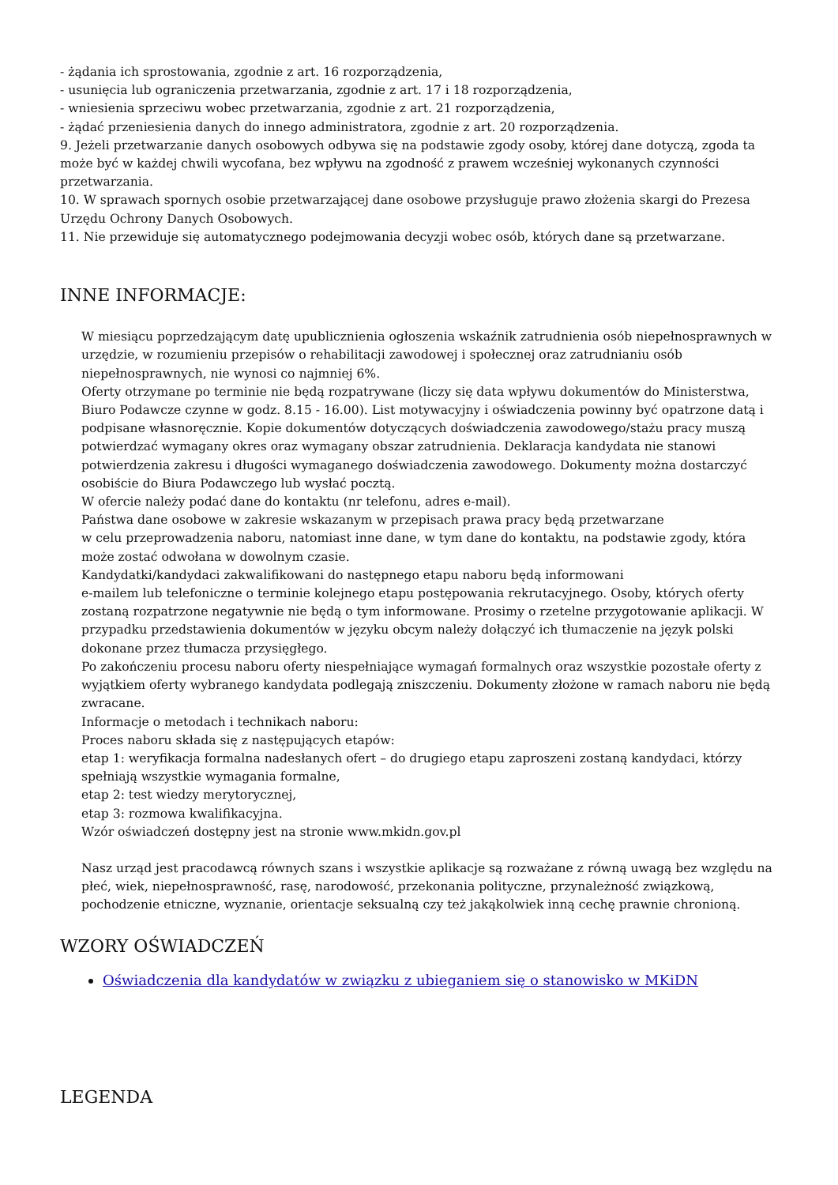- żądania ich sprostowania, zgodnie z art. 16 rozporządzenia,
- usunięcia lub ograniczenia przetwarzania, zgodnie z art. 17 i 18 rozporządzenia,
- wniesienia sprzeciwu wobec przetwarzania, zgodnie z art. 21 rozporządzenia,
- żądać przeniesienia danych do innego administratora, zgodnie z art. 20 rozporządzenia.
9. Jeżeli przetwarzanie danych osobowych odbywa się na podstawie zgody osoby, której dane dotyczą, zgoda ta może być w każdej chwili wycofana, bez wpływu na zgodność z prawem wcześniej wykonanych czynności przetwarzania.
10. W sprawach spornych osobie przetwarzającej dane osobowe przysługuje prawo złożenia skargi do Prezesa Urzędu Ochrony Danych Osobowych.
11. Nie przewiduje się automatycznego podejmowania decyzji wobec osób, których dane są przetwarzane.
INNE INFORMACJE:
W miesiącu poprzedzającym datę upublicznienia ogłoszenia wskaźnik zatrudnienia osób niepełnosprawnych w urzędzie, w rozumieniu przepisów o rehabilitacji zawodowej i społecznej oraz zatrudnianiu osób niepełnosprawnych, nie wynosi co najmniej 6%.
Oferty otrzymane po terminie nie będą rozpatrywane (liczy się data wpływu dokumentów do Ministerstwa, Biuro Podawcze czynne w godz. 8.15 - 16.00). List motywacyjny i oświadczenia powinny być opatrzone datą i podpisane własnoręcznie. Kopie dokumentów dotyczących doświadczenia zawodowego/stażu pracy muszą potwierdzać wymagany okres oraz wymagany obszar zatrudnienia. Deklaracja kandydata nie stanowi potwierdzenia zakresu i długości wymaganego doświadczenia zawodowego. Dokumenty można dostarczyć osobiście do Biura Podawczego lub wysłać pocztą.
W ofercie należy podać dane do kontaktu (nr telefonu, adres e-mail).
Państwa dane osobowe w zakresie wskazanym w przepisach prawa pracy będą przetwarzane
w celu przeprowadzenia naboru, natomiast inne dane, w tym dane do kontaktu, na podstawie zgody, która może zostać odwołana w dowolnym czasie.
Kandydatki/kandydaci zakwalifikowani do następnego etapu naboru będą informowani
e-mailem lub telefoniczne o terminie kolejnego etapu postępowania rekrutacyjnego. Osoby, których oferty zostaną rozpatrzone negatywnie nie będą o tym informowane. Prosimy o rzetelne przygotowanie aplikacji. W przypadku przedstawienia dokumentów w języku obcym należy dołączyć ich tłumaczenie na język polski dokonane przez tłumacza przysięgłego.
Po zakończeniu procesu naboru oferty niespełniające wymagań formalnych oraz wszystkie pozostałe oferty z wyjątkiem oferty wybranego kandydata podlegają zniszczeniu. Dokumenty złożone w ramach naboru nie będą zwracane.
Informacje o metodach i technikach naboru:
Proces naboru składa się z następujących etapów:
etap 1: weryfikacja formalna nadesłanych ofert – do drugiego etapu zaproszeni zostaną kandydaci, którzy spełniają wszystkie wymagania formalne,
etap 2: test wiedzy merytorycznej,
etap 3: rozmowa kwalifikacyjna.
Wzór oświadczeń dostępny jest na stronie www.mkidn.gov.pl
Nasz urząd jest pracodawcą równych szans i wszystkie aplikacje są rozważane z równą uwagą bez względu na płeć, wiek, niepełnosprawność, rasę, narodowość, przekonania polityczne, przynależność związkową, pochodzenie etniczne, wyznanie, orientacje seksualną czy też jakąkolwiek inną cechę prawnie chronioną.
WZORY OŚWIADCZEŃ
Oświadczenia dla kandydatów w związku z ubieganiem się o stanowisko w MKiDN
LEGENDA